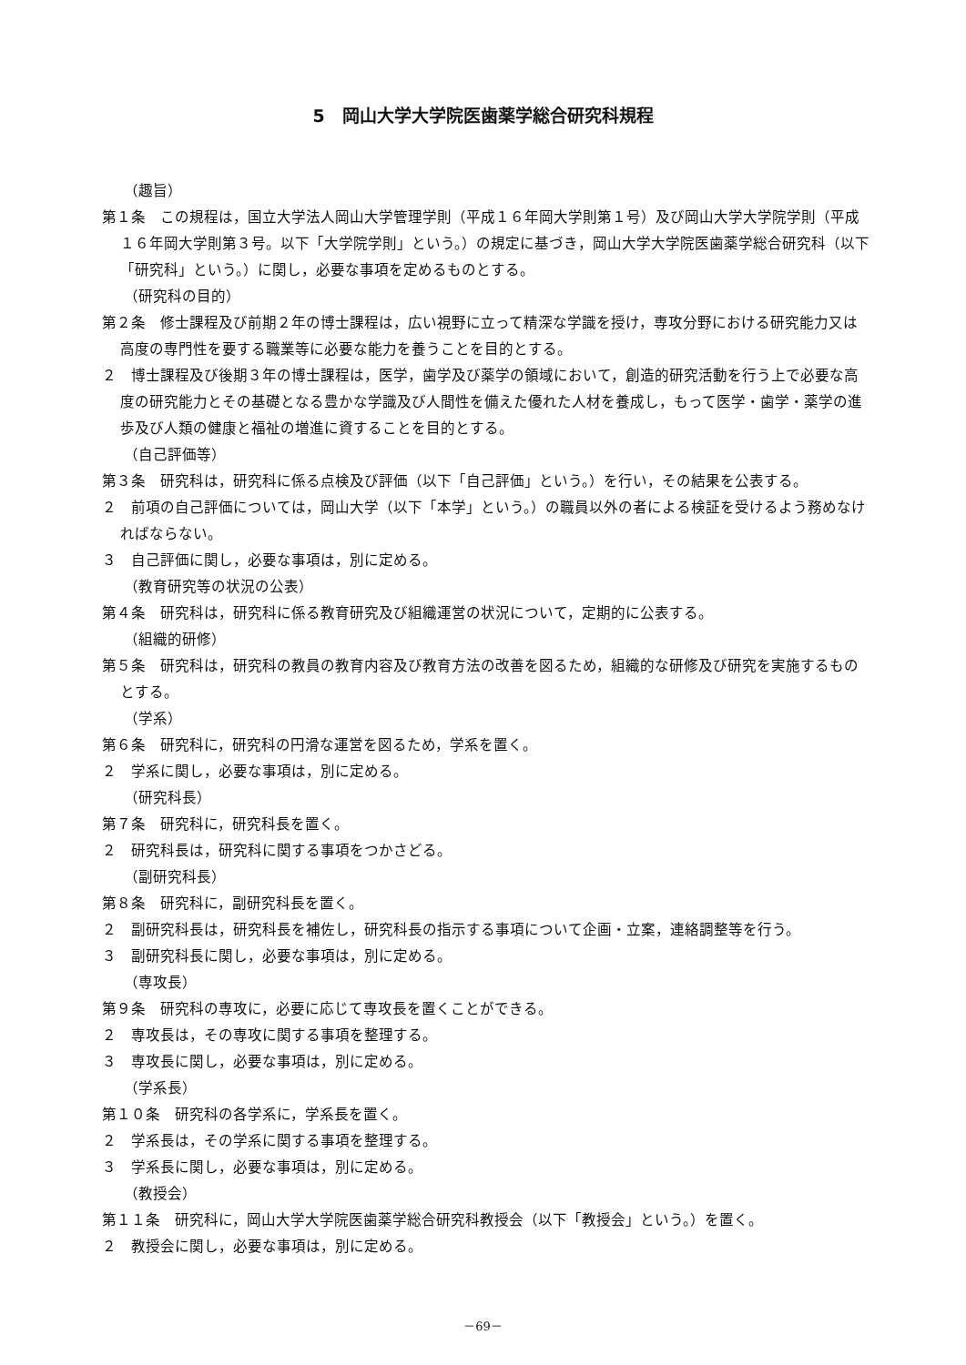5　岡山大学大学院医歯薬学総合研究科規程
（趣旨）
第１条　この規程は，国立大学法人岡山大学管理学則（平成１６年岡大学則第１号）及び岡山大学大学院学則（平成１６年岡大学則第３号。以下「大学院学則」という。）の規定に基づき，岡山大学大学院医歯薬学総合研究科（以下「研究科」という。）に関し，必要な事項を定めるものとする。
（研究科の目的）
第２条　修士課程及び前期２年の博士課程は，広い視野に立って精深な学識を授け，専攻分野における研究能力又は高度の専門性を要する職業等に必要な能力を養うことを目的とする。
２　博士課程及び後期３年の博士課程は，医学，歯学及び薬学の領域において，創造的研究活動を行う上で必要な高度の研究能力とその基礎となる豊かな学識及び人間性を備えた優れた人材を養成し，もって医学・歯学・薬学の進歩及び人類の健康と福祉の増進に資することを目的とする。
（自己評価等）
第３条　研究科は，研究科に係る点検及び評価（以下「自己評価」という。）を行い，その結果を公表する。
２　前項の自己評価については，岡山大学（以下「本学」という。）の職員以外の者による検証を受けるよう務めなければならない。
３　自己評価に関し，必要な事項は，別に定める。
（教育研究等の状況の公表）
第４条　研究科は，研究科に係る教育研究及び組織運営の状況について，定期的に公表する。
（組織的研修）
第５条　研究科は，研究科の教員の教育内容及び教育方法の改善を図るため，組織的な研修及び研究を実施するものとする。
（学系）
第６条　研究科に，研究科の円滑な運営を図るため，学系を置く。
２　学系に関し，必要な事項は，別に定める。
（研究科長）
第７条　研究科に，研究科長を置く。
２　研究科長は，研究科に関する事項をつかさどる。
（副研究科長）
第８条　研究科に，副研究科長を置く。
２　副研究科長は，研究科長を補佐し，研究科長の指示する事項について企画・立案，連絡調整等を行う。
３　副研究科長に関し，必要な事項は，別に定める。
（専攻長）
第９条　研究科の専攻に，必要に応じて専攻長を置くことができる。
２　専攻長は，その専攻に関する事項を整理する。
３　専攻長に関し，必要な事項は，別に定める。
（学系長）
第１０条　研究科の各学系に，学系長を置く。
２　学系長は，その学系に関する事項を整理する。
３　学系長に関し，必要な事項は，別に定める。
（教授会）
第１１条　研究科に，岡山大学大学院医歯薬学総合研究科教授会（以下「教授会」という。）を置く。
２　教授会に関し，必要な事項は，別に定める。
－69－